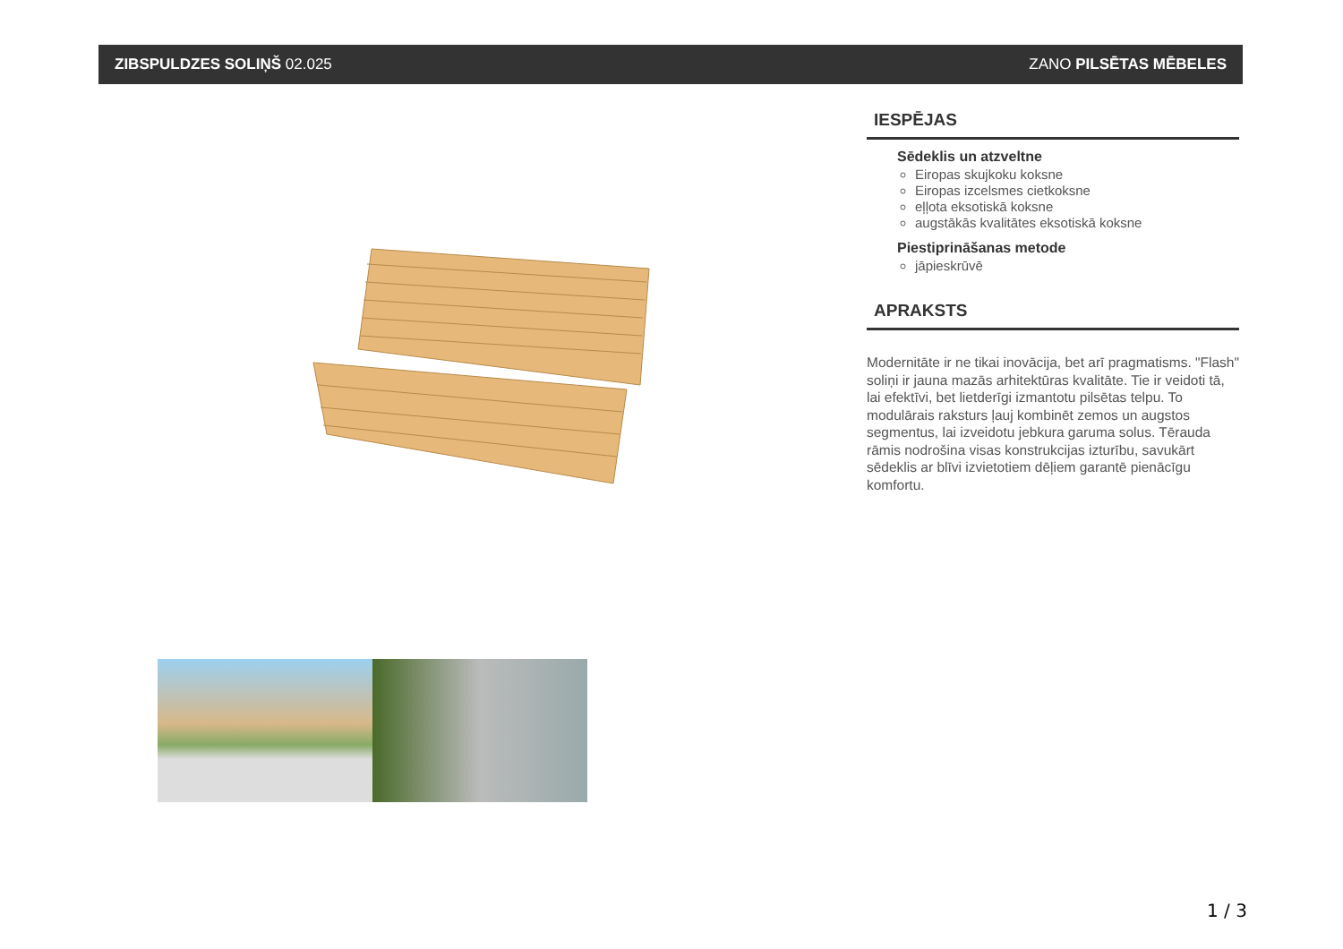ZIBSPULDZES SOLIŅŠ 02.025 ZANO PILSĒTAS MĒBELES
IESPĒJAS
Sēdeklis un atzveltne
Eiropas skujkoku koksne
Eiropas izcelsmes cietkoksne
eļļota eksotiskā koksne
augstākās kvalitātes eksotiskā koksne
Piestiprināšanas metode
jāpieskrūvē
APRAKSTS
Modernitāte ir ne tikai inovācija, bet arī pragmatisms. "Flash" soliņi ir jauna mazās arhitektūras kvalitāte. Tie ir veidoti tā, lai efektīvi, bet lietderīgi izmantotu pilsētas telpu. To modulārais raksturs ļauj kombinēt zemos un augstos segmentus, lai izveidotu jebkura garuma solus. Tērauda rāmis nodrošina visas konstrukcijas izturību, savukārt sēdeklis ar blīvi izvietotiem dēļiem garantē pienācīgu komfortu.
1 / 3